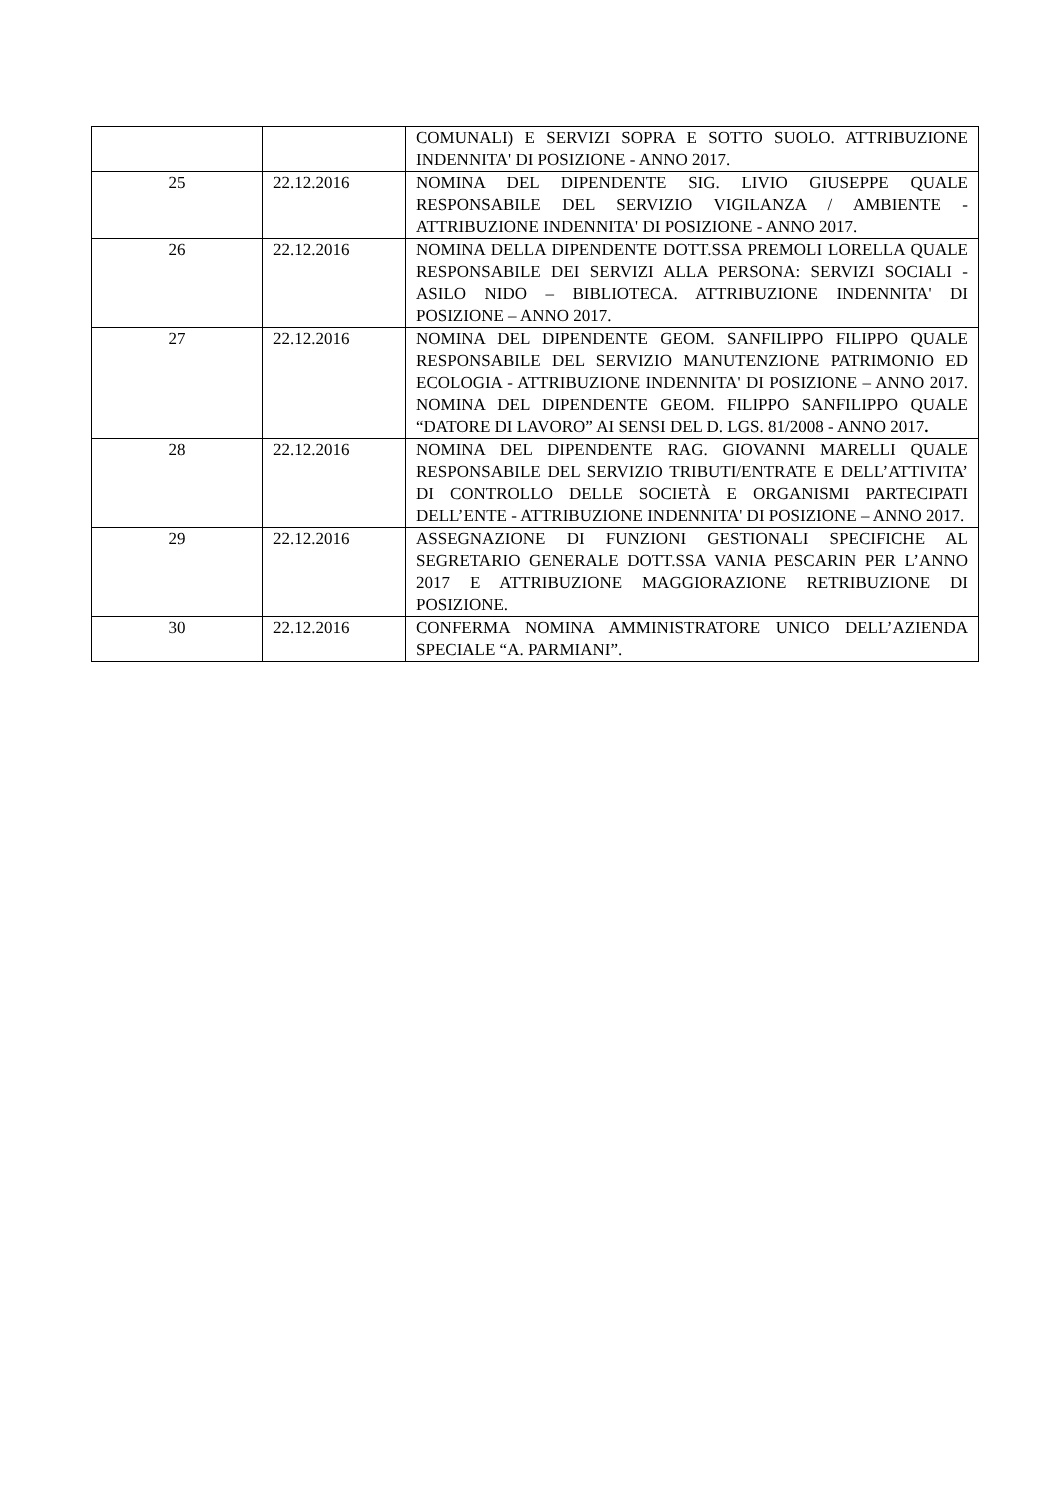| | | COMUNALI) E SERVIZI SOPRA E SOTTO SUOLO. ATTRIBUZIONE INDENNITA' DI POSIZIONE - ANNO 2017. |
| 25 | 22.12.2016 | NOMINA DEL DIPENDENTE SIG. LIVIO GIUSEPPE QUALE RESPONSABILE DEL SERVIZIO VIGILANZA / AMBIENTE - ATTRIBUZIONE INDENNITA' DI POSIZIONE - ANNO 2017. |
| 26 | 22.12.2016 | NOMINA DELLA DIPENDENTE DOTT.SSA PREMOLI LORELLA QUALE RESPONSABILE DEI SERVIZI ALLA PERSONA: SERVIZI SOCIALI - ASILO NIDO – BIBLIOTECA. ATTRIBUZIONE INDENNITA' DI POSIZIONE – ANNO 2017. |
| 27 | 22.12.2016 | NOMINA DEL DIPENDENTE GEOM. SANFILIPPO FILIPPO QUALE RESPONSABILE DEL SERVIZIO MANUTENZIONE PATRIMONIO ED ECOLOGIA - ATTRIBUZIONE INDENNITA' DI POSIZIONE – ANNO 2017. NOMINA DEL DIPENDENTE GEOM. FILIPPO SANFILIPPO QUALE “DATORE DI LAVORO” AI SENSI DEL D. LGS. 81/2008 - ANNO 2017 . |
| 28 | 22.12.2016 | NOMINA DEL DIPENDENTE RAG. GIOVANNI MARELLI QUALE RESPONSABILE DEL SERVIZIO TRIBUTI/ENTRATE E DELL’ATTIVITA’ DI CONTROLLO DELLE SOCIETÀ E ORGANISMI PARTECIPATI DELL’ENTE - ATTRIBUZIONE INDENNITA' DI POSIZIONE – ANNO 2017. |
| 29 | 22.12.2016 | ASSEGNAZIONE DI FUNZIONI GESTIONALI SPECIFICHE AL SEGRETARIO GENERALE DOTT.SSA VANIA PESCARIN PER L’ANNO 2017 E ATTRIBUZIONE MAGGIORAZIONE RETRIBUZIONE DI POSIZIONE. |
| 30 | 22.12.2016 | CONFERMA NOMINA AMMINISTRATORE UNICO DELL’AZIENDA SPECIALE “A. PARMIANI”. |